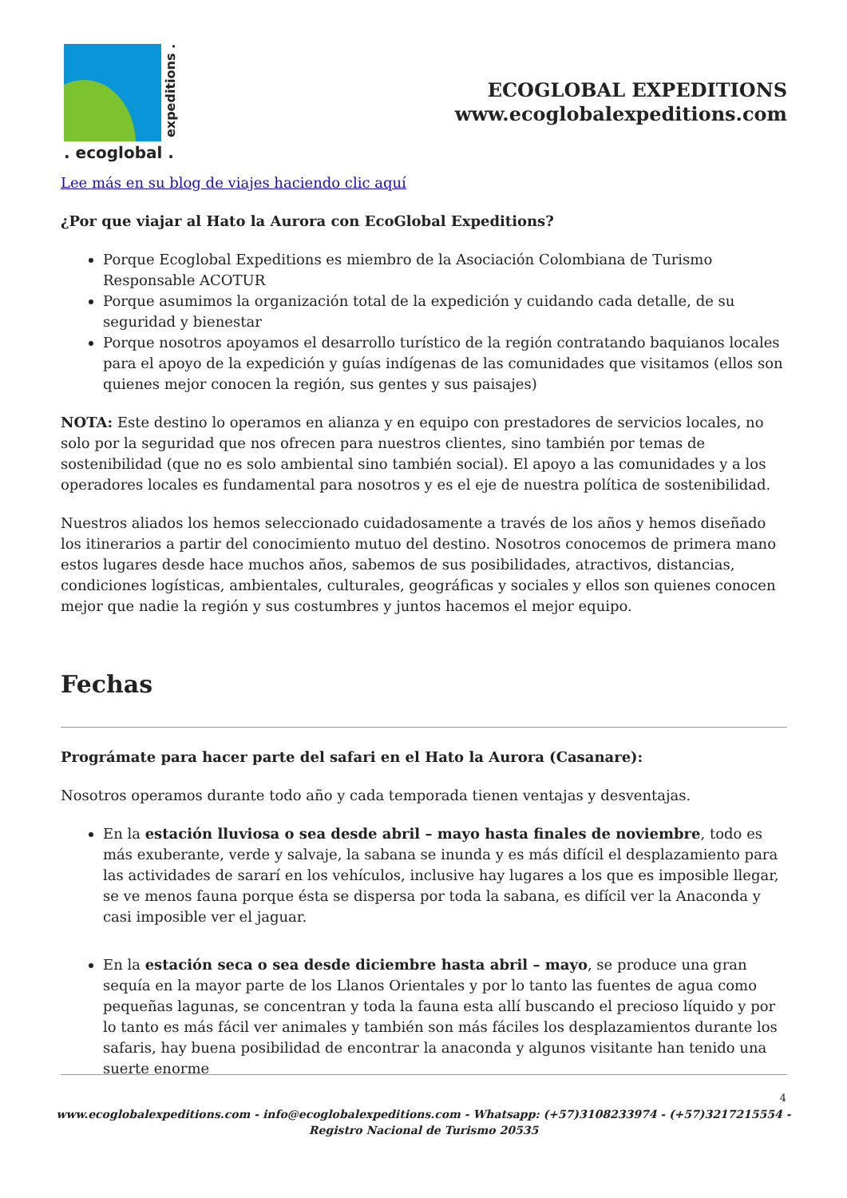expeditions .
. ecoglobal .
ECOGLOBAL EXPEDITIONS
www.ecoglobalexpeditions.com
Lee más en su blog de viajes haciendo clic aquí
¿Por que viajar al Hato la Aurora con EcoGlobal Expeditions?
Porque Ecoglobal Expeditions es miembro de la Asociación Colombiana de Turismo Responsable ACOTUR
Porque asumimos la organización total de la expedición y cuidando cada detalle, de su seguridad y bienestar
Porque nosotros apoyamos el desarrollo turístico de la región contratando baquianos locales para el apoyo de la expedición y guías indígenas de las comunidades que visitamos (ellos son quienes mejor conocen la región, sus gentes y sus paisajes)
NOTA: Este destino lo operamos en alianza y en equipo con prestadores de servicios locales, no solo por la seguridad que nos ofrecen para nuestros clientes, sino también por temas de sostenibilidad (que no es solo ambiental sino también social). El apoyo a las comunidades y a los operadores locales es fundamental para nosotros y es el eje de nuestra política de sostenibilidad.
Nuestros aliados los hemos seleccionado cuidadosamente a través de los años y hemos diseñado los itinerarios a partir del conocimiento mutuo del destino. Nosotros conocemos de primera mano estos lugares desde hace muchos años, sabemos de sus posibilidades, atractivos, distancias, condiciones logísticas, ambientales, culturales, geográficas y sociales y ellos son quienes conocen mejor que nadie la región y sus costumbres y juntos hacemos el mejor equipo.
Fechas
Prográmate para hacer parte del safari en el Hato la Aurora (Casanare):
Nosotros operamos durante todo año y cada temporada tienen ventajas y desventajas.
En la estación lluviosa o sea desde abril – mayo hasta finales de noviembre, todo es más exuberante, verde y salvaje, la sabana se inunda y es más difícil el desplazamiento para las actividades de sararí en los vehículos, inclusive hay lugares a los que es imposible llegar, se ve menos fauna porque ésta se dispersa por toda la sabana, es difícil ver la Anaconda y casi imposible ver el jaguar.
En la estación seca o sea desde diciembre hasta abril – mayo, se produce una gran sequía en la mayor parte de los Llanos Orientales y por lo tanto las fuentes de agua como pequeñas lagunas, se concentran y toda la fauna esta allí buscando el precioso líquido y por lo tanto es más fácil ver animales y también son más fáciles los desplazamientos durante los safaris, hay buena posibilidad de encontrar la anaconda y algunos visitante han tenido una suerte enorme
4
www.ecoglobalexpeditions.com - info@ecoglobalexpeditions.com - Whatsapp: (+57)3108233974 - (+57)3217215554 -
Registro Nacional de Turismo 20535